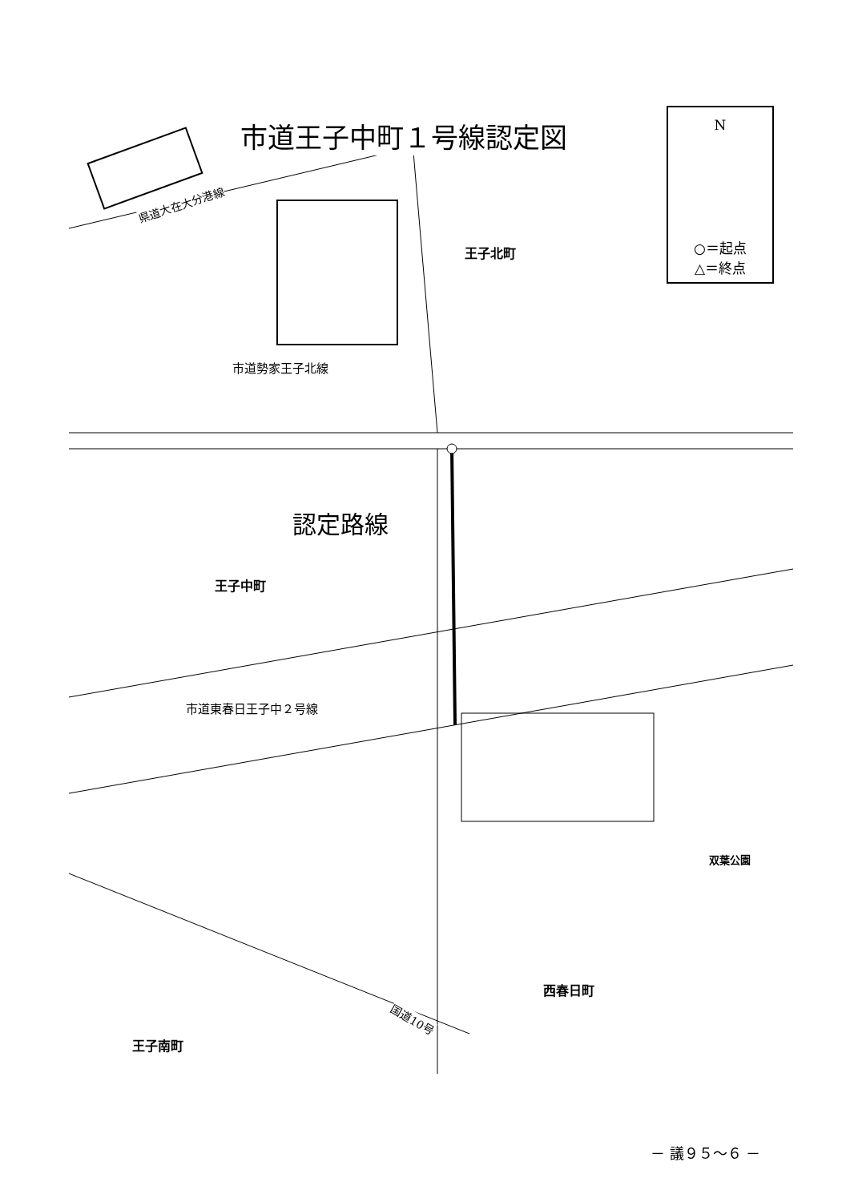市道王子中町１号線認定図
N
○＝起点
△＝終点
県道大在大分港線
王子北町
市道勢家王子北線
認定路線
王子中町
市道東春日王子中２号線
双葉公園
西春日町
国道10号
王子南町
－ 議９５～６ －